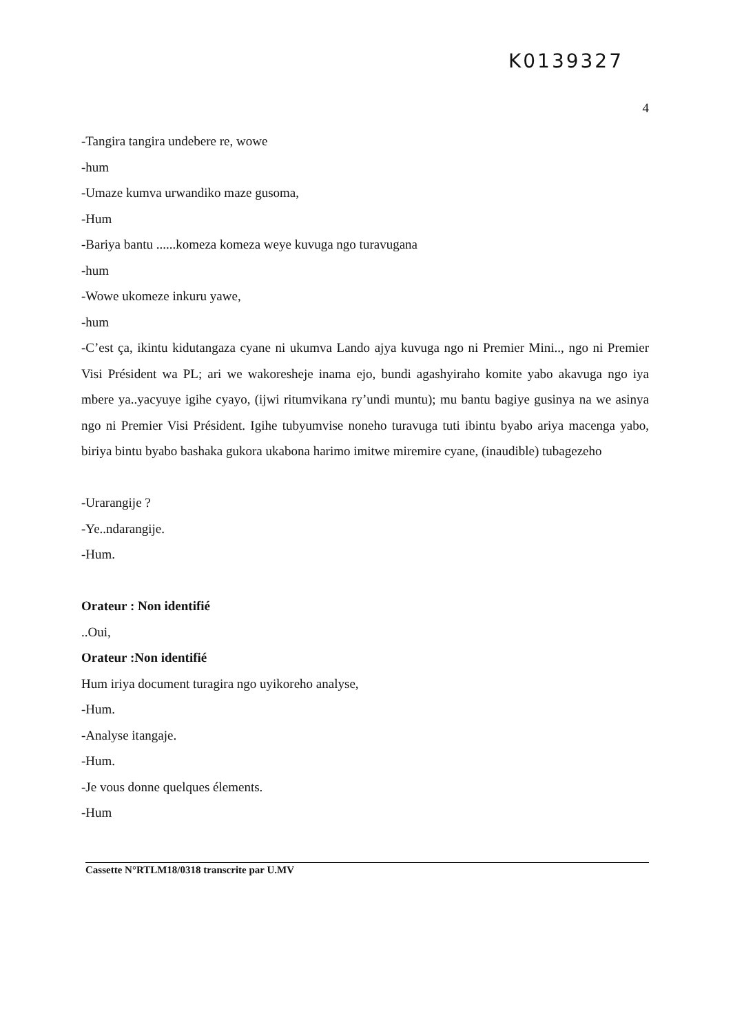K0139327
4
-Tangira tangira undebere re, wowe
-hum
-Umaze kumva urwandiko maze gusoma,
-Hum
-Bariya bantu ......komeza komeza weye kuvuga ngo turavugana
-hum
-Wowe ukomeze inkuru yawe,
-hum
-C’est ça, ikintu kidutangaza cyane ni ukumva Lando ajya kuvuga ngo ni Premier Mini.., ngo ni Premier Visi Président wa PL; ari we wakoresheje inama ejo, bundi agashyiraho komite yabo akavuga ngo iya mbere ya..yacyuye igihe cyayo, (ijwi ritumvikana ry’undi muntu); mu bantu bagiye gusinya na we asinya ngo ni Premier Visi Président. Igihe tubyumvise noneho turavuga tuti ibintu byabo ariya macenga yabo, biriya bintu byabo bashaka gukora ukabona harimo imitwe miremire cyane, (inaudible) tubagezeho
-Urarangije ?
-Ye..ndarangije.
-Hum.
Orateur : Non identifié
..Oui,
Orateur :Non identifié
Hum iriya document turagira ngo uyikoreho analyse,
-Hum.
-Analyse itangaje.
-Hum.
-Je vous donne quelques élements.
-Hum
Cassette N°RTLM18/0318 transcrite par U.MV